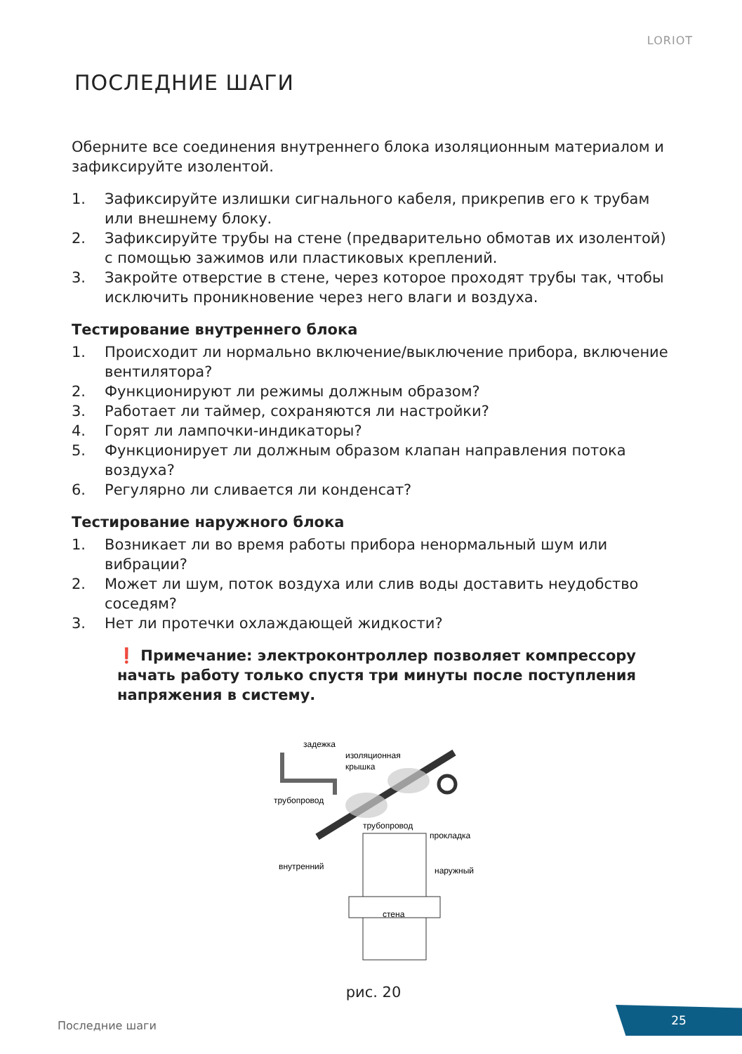LORIOT
ПОСЛЕДНИЕ ШАГИ
Оберните все соединения внутреннего блока изоляционным материалом и зафиксируйте изолентой.
1. Зафиксируйте излишки сигнального кабеля, прикрепив его к трубам или внешнему блоку.
2. Зафиксируйте трубы на стене (предварительно обмотав их изолентой) с помощью зажимов или пластиковых креплений.
3. Закройте отверстие в стене, через которое проходят трубы так, чтобы исключить проникновение через него влаги и воздуха.
Тестирование внутреннего блока
1. Происходит ли нормально включение/выключение прибора, включение вентилятора?
2. Функционируют ли режимы должным образом?
3. Работает ли таймер, сохраняются ли настройки?
4. Горят ли лампочки-индикаторы?
5. Функционирует ли должным образом клапан направления потока воздуха?
6. Регулярно ли сливается ли конденсат?
Тестирование наружного блока
1. Возникает ли во время работы прибора ненормальный шум или вибрации?
2. Может ли шум, поток воздуха или слив воды доставить неудобство соседям?
3. Нет ли протечки охлаждающей жидкости?
❗ Примечание: электроконтроллер позволяет компрессору начать работу только спустя три минуты после поступления напряжения в систему.
задежка
изоляционная
крышка
трубопровод
трубопровод
прокладка
внутренний
наружный
стена
рис. 20
Последние шаги
25